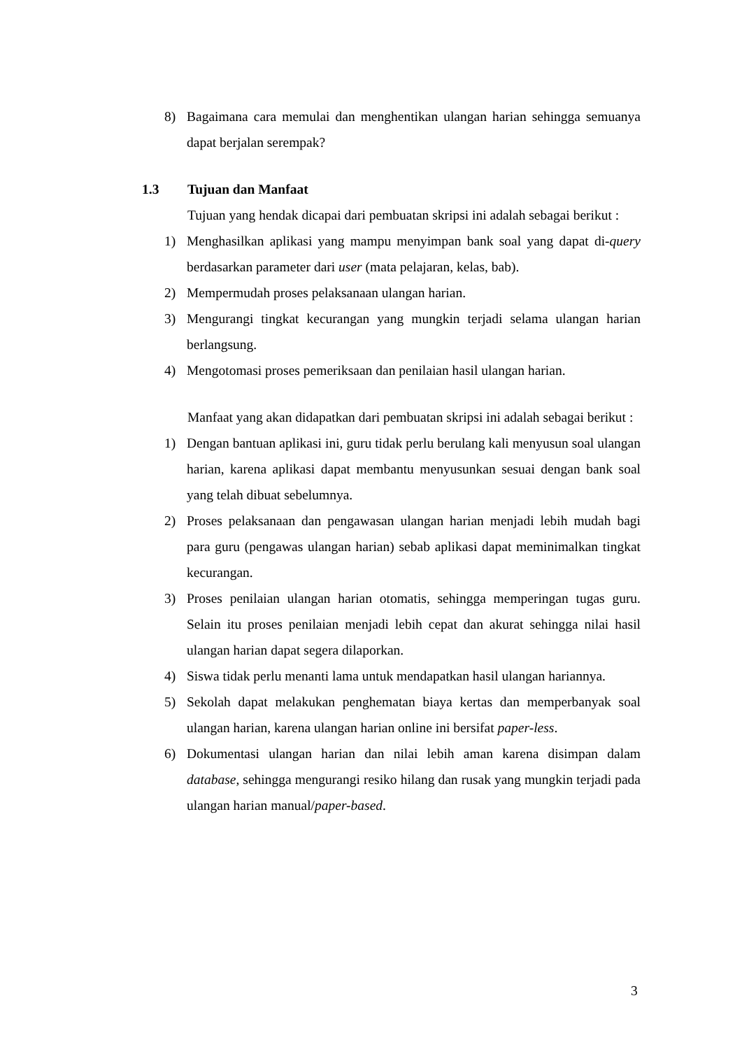8) Bagaimana cara memulai dan menghentikan ulangan harian sehingga semuanya dapat berjalan serempak?
1.3 Tujuan dan Manfaat
Tujuan yang hendak dicapai dari pembuatan skripsi ini adalah sebagai berikut :
1) Menghasilkan aplikasi yang mampu menyimpan bank soal yang dapat di-query berdasarkan parameter dari user (mata pelajaran, kelas, bab).
2) Mempermudah proses pelaksanaan ulangan harian.
3) Mengurangi tingkat kecurangan yang mungkin terjadi selama ulangan harian berlangsung.
4) Mengotomasi proses pemeriksaan dan penilaian hasil ulangan harian.
Manfaat yang akan didapatkan dari pembuatan skripsi ini adalah sebagai berikut :
1) Dengan bantuan aplikasi ini, guru tidak perlu berulang kali menyusun soal ulangan harian, karena aplikasi dapat membantu menyusunkan sesuai dengan bank soal yang telah dibuat sebelumnya.
2) Proses pelaksanaan dan pengawasan ulangan harian menjadi lebih mudah bagi para guru (pengawas ulangan harian) sebab aplikasi dapat meminimalkan tingkat kecurangan.
3) Proses penilaian ulangan harian otomatis, sehingga memperingan tugas guru. Selain itu proses penilaian menjadi lebih cepat dan akurat sehingga nilai hasil ulangan harian dapat segera dilaporkan.
4) Siswa tidak perlu menanti lama untuk mendapatkan hasil ulangan hariannya.
5) Sekolah dapat melakukan penghematan biaya kertas dan memperbanyak soal ulangan harian, karena ulangan harian online ini bersifat paper-less.
6) Dokumentasi ulangan harian dan nilai lebih aman karena disimpan dalam database, sehingga mengurangi resiko hilang dan rusak yang mungkin terjadi pada ulangan harian manual/paper-based.
3